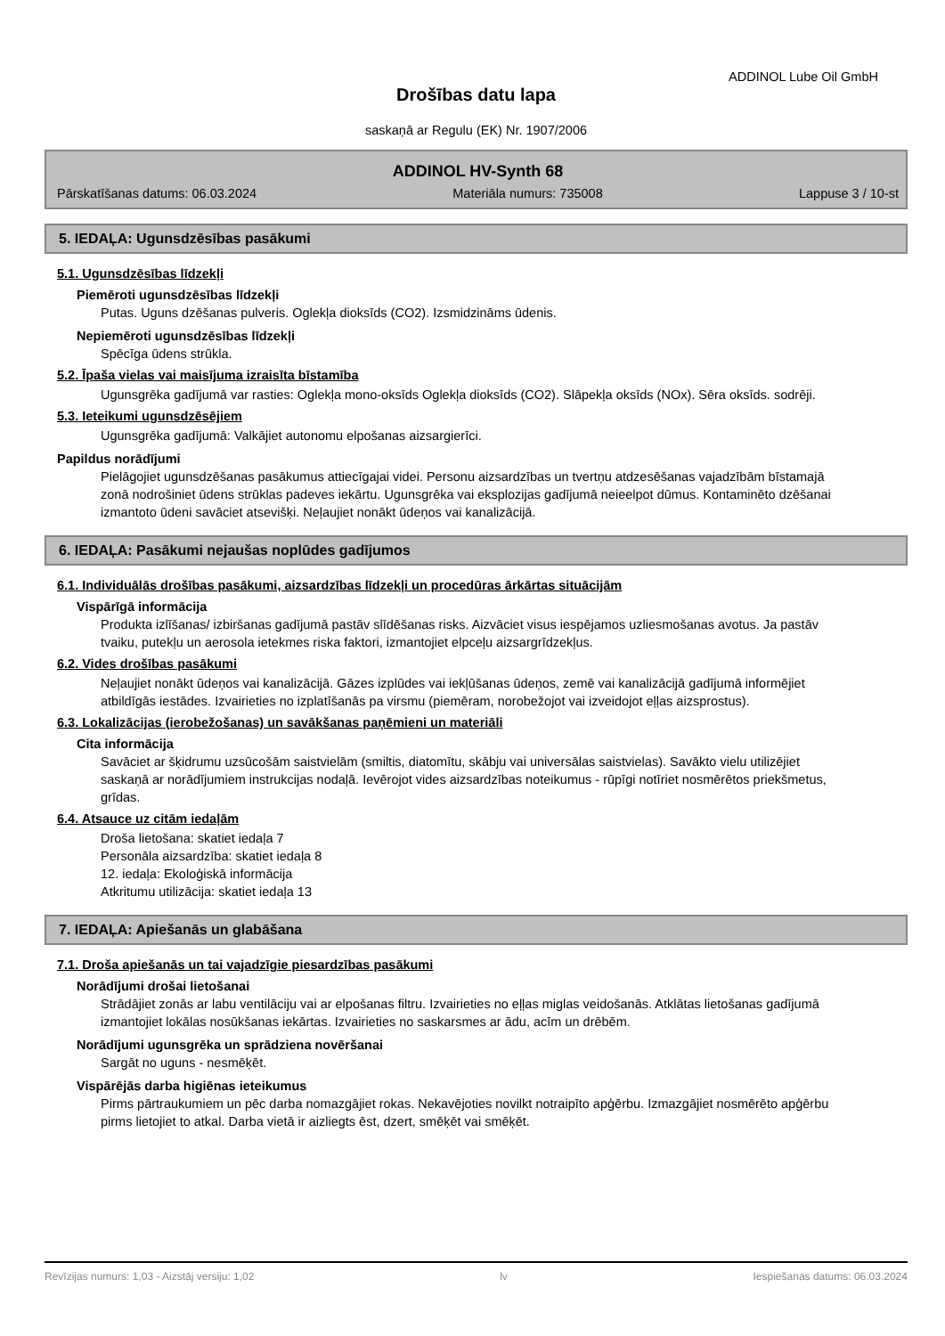ADDINOL Lube Oil GmbH
Drošības datu lapa
saskaņā ar Regulu (EK) Nr. 1907/2006
ADDINOL HV-Synth 68
Pārskatīšanas datums: 06.03.2024 Materiāla numurs: 735008 Lappuse 3 / 10-st
5. IEDAĻA: Ugunsdzēsības pasākumi
5.1. Ugunsdzēsības līdzekļi
Piemēroti ugunsdzēsības līdzekļi
Putas. Uguns dzēšanas pulveris. Oglekļa dioksīds (CO2). Izsmidzināms ūdenis.
Nepiemēroti ugunsdzēsības līdzekļi
Spēcīga ūdens strūkla.
5.2. Īpaša vielas vai maisījuma izraisīta bīstamība
Ugunsgrēka gadījumā var rasties: Oglekļa mono-oksīds Oglekļa dioksīds (CO2). Slāpekļa oksīds (NOx). Sēra oksīds. sodrēji.
5.3. Ieteikumi ugunsdzēsējiem
Ugunsgrēka gadījumā: Valkājiet autonomu elpošanas aizsargierīci.
Papildus norādījumi
Pielāgojiet ugunsdzēšanas pasākumus attiecīgajai videi. Personu aizsardzības un tvertņu atdzesēšanas vajadzībām bīstamajā zonā nodrošiniet ūdens strūklas padeves iekārtu. Ugunsgrēka vai eksplozijas gadījumā neieelpot dūmus. Kontaminēto dzēšanai izmantoto ūdeni savāciet atsevišķi. Neļaujiet nonākt ūdeņos vai kanalizācijā.
6. IEDAĻA: Pasākumi nejaušas noplūdes gadījumos
6.1. Individuālās drošības pasākumi, aizsardzības līdzekļi un procedūras ārkārtas situācijām
Vispārīgā informācija
Produkta izlīšanas/ izbiršanas gadījumā pastāv slīdēšanas risks. Aizvāciet visus iespējamos uzliesmošanas avotus. Ja pastāv tvaiku, putekļu un aerosola ietekmes riska faktori, izmantojiet elpceļu aizsargrīdzekļus.
6.2. Vides drošības pasākumi
Neļaujiet nonākt ūdeņos vai kanalizācijā. Gāzes izplūdes vai iekļūšanas ūdeņos, zemē vai kanalizācijā gadījumā informējiet atbildīgās iestādes. Izvairieties no izplatīšanās pa virsmu (piemēram, norobežojot vai izveidojot eļļas aizsprostus).
6.3. Lokalizācijas (ierobežošanas) un savākšanas paņēmieni un materiāli
Cita informācija
Savāciet ar šķidrumu uzsūcošām saistvielām (smiltis, diatomītu, skābju vai universālas saistvielas). Savākto vielu utilizējiet saskaņā ar norādījumiem instrukcijas nodaļā. Ievērojot vides aizsardzības noteikumus - rūpīgi notīriet nosmērētos priekšmetus, grīdas.
6.4. Atsauce uz citām iedaļām
Droša lietošana: skatiet iedaļa 7
Personāla aizsardzība: skatiet iedaļa 8
12. iedaļa: Ekoloģiskā informācija
Atkritumu utilizācija: skatiet iedaļa 13
7. IEDAĻA: Apiešanās un glabāšana
7.1. Droša apiešanās un tai vajadzīgie piesardzības pasākumi
Norādījumi drošai lietošanai
Strādājiet zonās ar labu ventilāciju vai ar elpošanas filtru. Izvairieties no eļļas miglas veidošanās. Atklātas lietošanas gadījumā izmantojiet lokālas nosūkšanas iekārtas. Izvairieties no saskarsmes ar ādu, acīm un drēbēm.
Norādījumi ugunsgrēka un sprādziena novēršanai
Sargāt no uguns - nesmēķēt.
Vispārējās darba higiēnas ieteikumus
Pirms pārtraukumiem un pēc darba nomazgājiet rokas. Nekavējoties novilkt notraipīto apģērbu. Izmazgājiet nosmērēto apģērbu pirms lietojiet to atkal. Darba vietā ir aizliegts ēst, dzert, smēķēt vai smēķēt.
Revīzijas numurs: 1,03 - Aizstāj versiju: 1,02 lv Iespiešanas datums: 06.03.2024